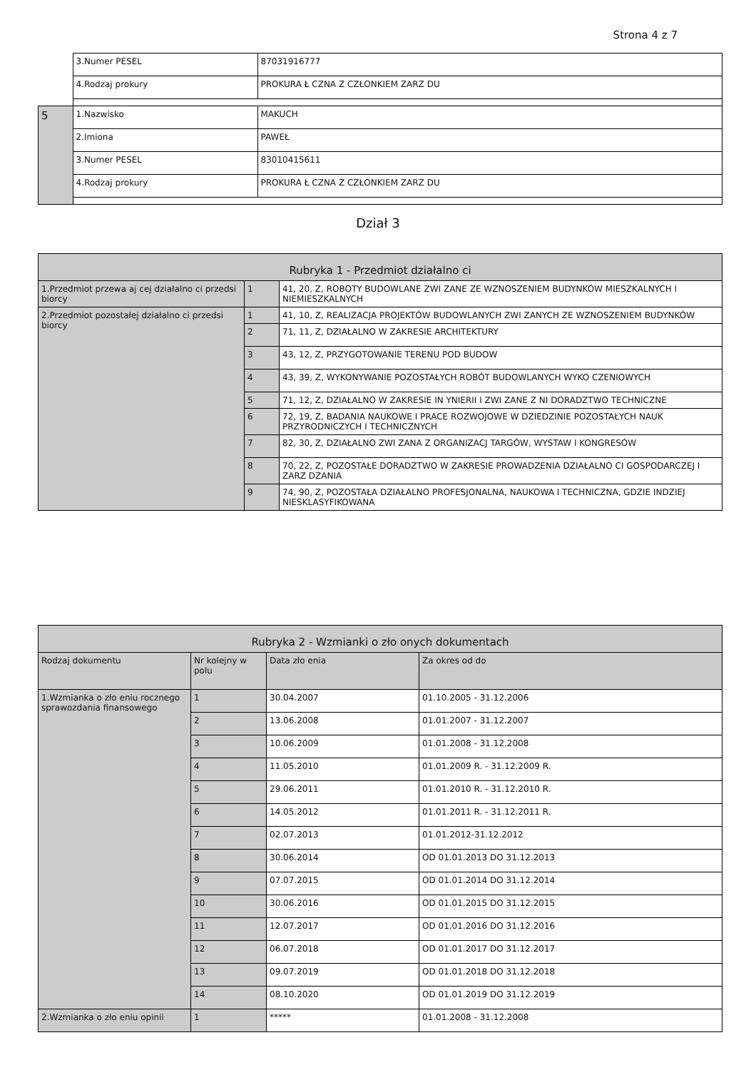Strona 4 z 7
| | 3.Numer PESEL | 87031916777 |
| | 4.Rodzaj prokury | PROKURA Ł CZNA Z CZŁONKIEM ZARZ DU |
| 5 | 1.Nazwisko | MAKUCH |
| | 2.Imiona | PAWEŁ |
| | 3.Numer PESEL | 83010415611 |
| | 4.Rodzaj prokury | PROKURA Ł CZNA Z CZŁONKIEM ZARZ DU |
Dział 3
| Rubryka 1 - Przedmiot działalno ci | | |
| --- | --- | --- |
| 1.Przedmiot przewa aj cej działalno ci przedsi biorcy | 1 | 41, 20, Z, ROBOTY BUDOWLANE ZWI ZANE ZE WZNOSZENIEM BUDYNKÓW MIESZKALNYCH I NIEMIESZKALNYCH |
| 2.Przedmiot pozostałej działalno ci przedsi biorcy | 1 | 41, 10, Z, REALIZACJA PROJEKTÓW BUDOWLANYCH ZWI ZANYCH ZE WZNOSZENIEM BUDYNKÓW |
| | 2 | 71, 11, Z, DZIAŁALNO W ZAKRESIE ARCHITEKTURY |
| | 3 | 43, 12, Z, PRZYGOTOWANIE TERENU POD BUDOW |
| | 4 | 43, 39, Z, WYKONYWANIE POZOSTAŁYCH ROBÓT BUDOWLANYCH WYKO CZENIOWYCH |
| | 5 | 71, 12, Z, DZIAŁALNO W ZAKRESIE IN YNIERII I ZWI ZANE Z NI DORADZTWO TECHNICZNE |
| | 6 | 72, 19, Z, BADANIA NAUKOWE I PRACE ROZWOJOWE W DZIEDZINIE POZOSTAŁYCH NAUK PRZYRODNICZYCH I TECHNICZNYCH |
| | 7 | 82, 30, Z, DZIAŁALNO ZWI ZANA Z ORGANIZACJ TARGÓW, WYSTAW I KONGRESÓW |
| | 8 | 70, 22, Z, POZOSTAŁE DORADZTWO W ZAKRESIE PROWADZENIA DZIAŁALNO CI GOSPODARCZEJ I ZARZ DZANIA |
| | 9 | 74, 90, Z, POZOSTAŁA DZIAŁALNO PROFESJONALNA, NAUKOWA I TECHNICZNA, GDZIE INDZIEJ NIESKLASYFIKOWANA |
| Rubryka 2 - Wzmianki o zło onych dokumentach | | | |
| --- | --- | --- | --- |
| Rodzaj dokumentu | Nr kolejny w polu | Data zło enia | Za okres od do |
| 1.Wzmianka o zło eniu rocznego sprawozdania finansowego | 1 | 30.04.2007 | 01.10.2005 - 31.12.2006 |
| | 2 | 13.06.2008 | 01.01.2007 - 31.12.2007 |
| | 3 | 10.06.2009 | 01.01.2008 - 31.12.2008 |
| | 4 | 11.05.2010 | 01.01.2009 R. - 31.12.2009 R. |
| | 5 | 29.06.2011 | 01.01.2010 R. - 31.12.2010 R. |
| | 6 | 14.05.2012 | 01.01.2011 R. - 31.12.2011 R. |
| | 7 | 02.07.2013 | 01.01.2012-31.12.2012 |
| | 8 | 30.06.2014 | OD 01.01.2013 DO 31.12.2013 |
| | 9 | 07.07.2015 | OD 01.01.2014 DO 31.12.2014 |
| | 10 | 30.06.2016 | OD 01.01.2015 DO 31.12.2015 |
| | 11 | 12.07.2017 | OD 01.01.2016 DO 31.12.2016 |
| | 12 | 06.07.2018 | OD 01.01.2017 DO 31.12.2017 |
| | 13 | 09.07.2019 | OD 01.01.2018 DO 31.12.2018 |
| | 14 | 08.10.2020 | OD 01.01.2019 DO 31.12.2019 |
| 2.Wzmianka o zło eniu opinii | 1 | ***** | 01.01.2008 - 31.12.2008 |